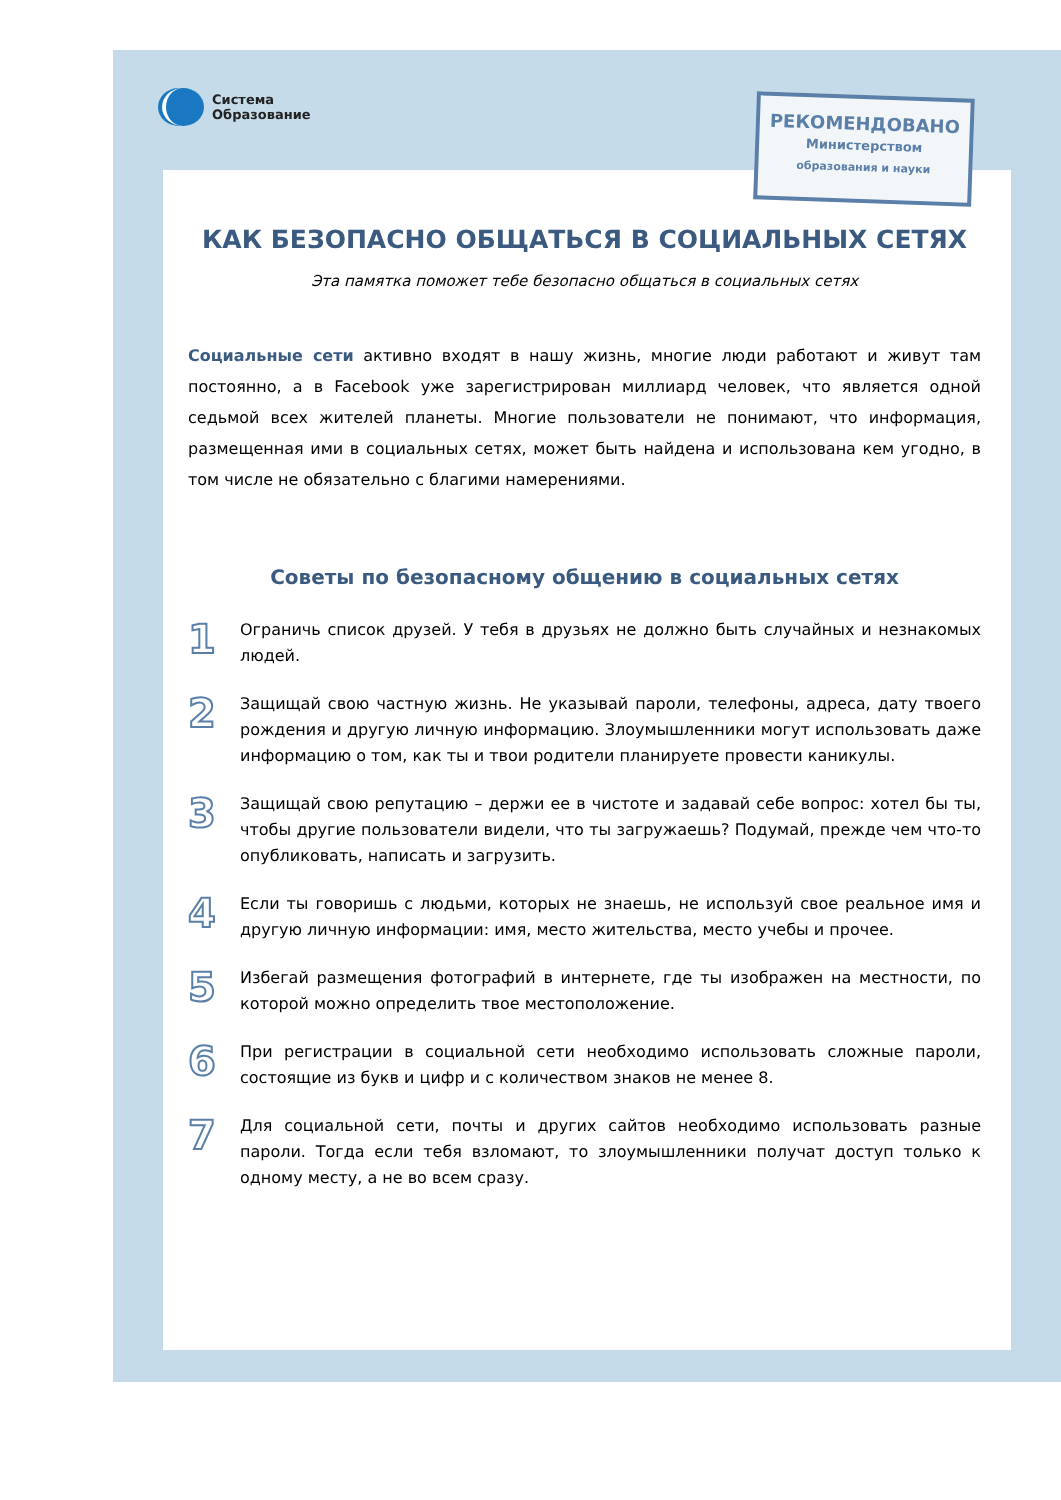Система
Образование
РЕКОМЕНДОВАНО
Министерством
образования и науки
КАК БЕЗОПАСНО ОБЩАТЬСЯ В СОЦИАЛЬНЫХ СЕТЯХ
Эта памятка поможет тебе безопасно общаться в социальных сетях
Социальные сети активно входят в нашу жизнь, многие люди работают и живут там постоянно, а в Facebook уже зарегистрирован миллиард человек, что является одной седьмой всех жителей планеты. Многие пользователи не понимают, что информация, размещенная ими в социальных сетях, может быть найдена и использована кем угодно, в том числе не обязательно с благими намерениями.
Советы по безопасному общению в социальных сетях
1
Ограничь список друзей. У тебя в друзьях не должно быть случайных и незнакомых людей.
2
Защищай свою частную жизнь. Не указывай пароли, телефоны, адреса, дату твоего рождения и другую личную информацию. Злоумышленники могут использовать даже информацию о том, как ты и твои родители планируете провести каникулы.
3
Защищай свою репутацию – держи ее в чистоте и задавай себе вопрос: хотел бы ты, чтобы другие пользователи видели, что ты загружаешь? Подумай, прежде чем что-то опубликовать, написать и загрузить.
4
Если ты говоришь с людьми, которых не знаешь, не используй свое реальное имя и другую личную информации: имя, место жительства, место учебы и прочее.
5
Избегай размещения фотографий в интернете, где ты изображен на местности, по которой можно определить твое местоположение.
6
При регистрации в социальной сети необходимо использовать сложные пароли, состоящие из букв и цифр и с количеством знаков не менее 8.
7
Для социальной сети, почты и других сайтов необходимо использовать разные пароли. Тогда если тебя взломают, то злоумышленники получат доступ только к одному месту, а не во всем сразу.